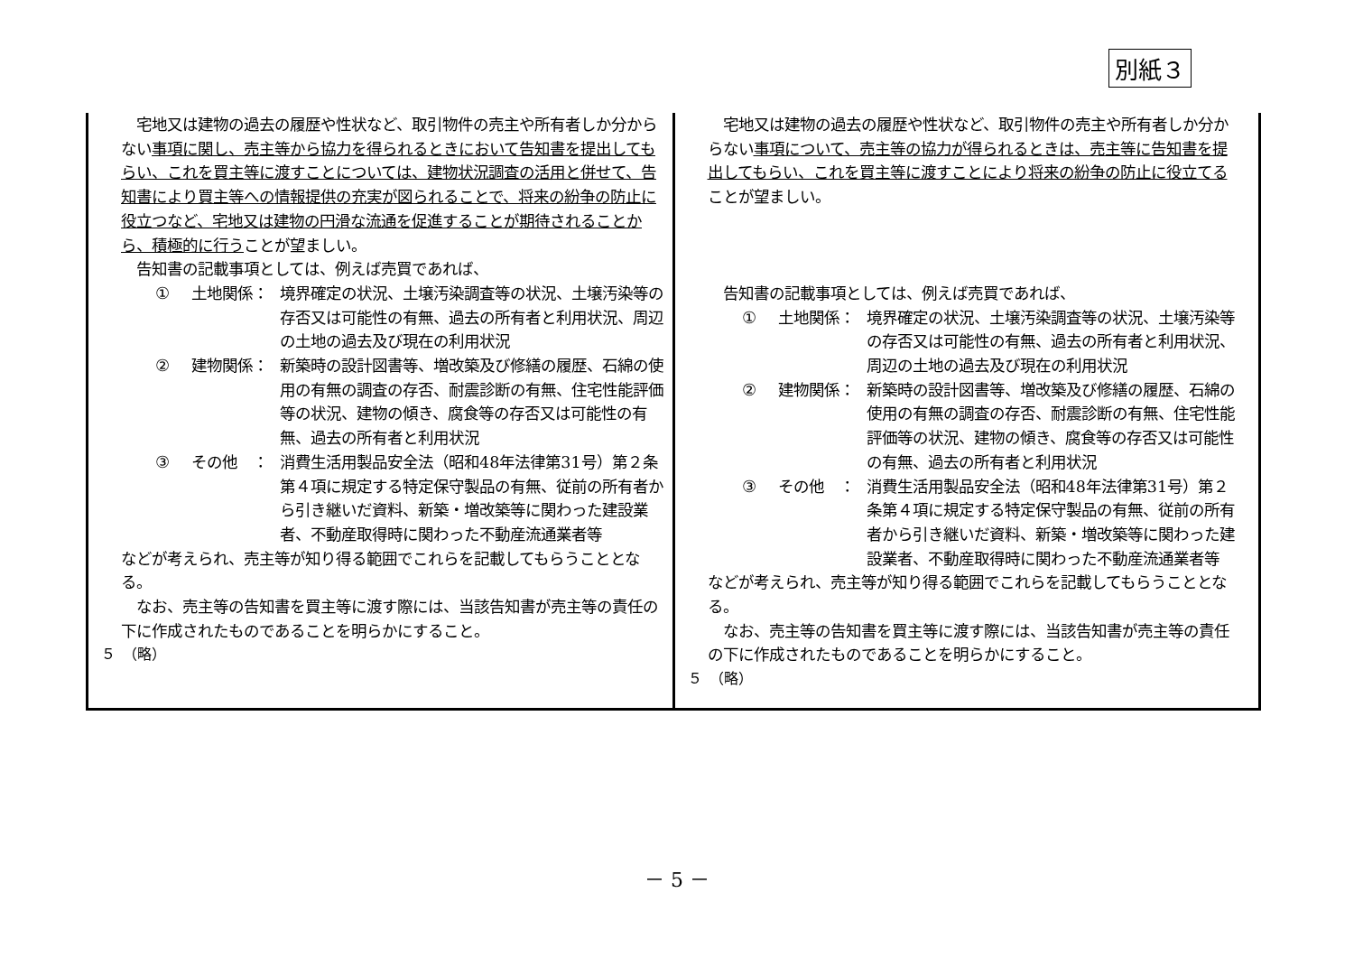別紙３
| 宅地又は建物の過去の履歴や性状など、取引物件の売主や所有者しか分からない 事項に関し、売主等から協力を得られるときにおいて告知書を提出してもらい、これを買主等に渡すことについては、建物状況調査の活用と併せて、告知書により買主等への情報提供の充実が図られることで、将来の紛争の防止に役立つなど、宅地又は建物の円滑な流通を促進することが期待されることから、積極的に行う ことが望ましい。 告知書の記載事項としては、例えば売買であれば、 ① 土地関係： 境界確定の状況、土壌汚染調査等の状況、土壌汚染等の存否又は可能性の有無、過去の所有者と利用状況、周辺の土地の過去及び現在の利用状況 ② 建物関係： 新築時の設計図書等、増改築及び修繕の履歴、石綿の使用の有無の調査の存否、耐震診断の有無、住宅性能評価等の状況、建物の傾き、腐食等の存否又は可能性の有無、過去の所有者と利用状況 ③ その他 ： 消費生活用製品安全法（昭和48年法律第31号）第２条第４項に規定する特定保守製品の有無、従前の所有者から引き継いだ資料、新築・増改築等に関わった建設業者、不動産取得時に関わった不動産流通業者等 などが考えられ、売主等が知り得る範囲でこれらを記載してもらうこととなる。 なお、売主等の告知書を買主等に渡す際には、当該告知書が売主等の責任の下に作成されたものであることを明らかにすること。 ５ （略） | 宅地又は建物の過去の履歴や性状など、取引物件の売主や所有者しか分からない 事項について、売主等の協力が得られるときは、売主等に告知書を提出してもらい、これを買主等に渡すことにより将来の紛争の防止に役立てる ことが望ましい。 告知書の記載事項としては、例えば売買であれば、 ① 土地関係： 境界確定の状況、土壌汚染調査等の状況、土壌汚染等の存否又は可能性の有無、過去の所有者と利用状況、周辺の土地の過去及び現在の利用状況 ② 建物関係： 新築時の設計図書等、増改築及び修繕の履歴、石綿の使用の有無の調査の存否、耐震診断の有無、住宅性能評価等の状況、建物の傾き、腐食等の存否又は可能性の有無、過去の所有者と利用状況 ③ その他 ： 消費生活用製品安全法（昭和48年法律第31号）第２条第４項に規定する特定保守製品の有無、従前の所有者から引き継いだ資料、新築・増改築等に関わった建設業者、不動産取得時に関わった不動産流通業者等 などが考えられ、売主等が知り得る範囲でこれらを記載してもらうこととなる。 なお、売主等の告知書を買主等に渡す際には、当該告知書が売主等の責任の下に作成されたものであることを明らかにすること。 ５ （略） |
－ 5 －